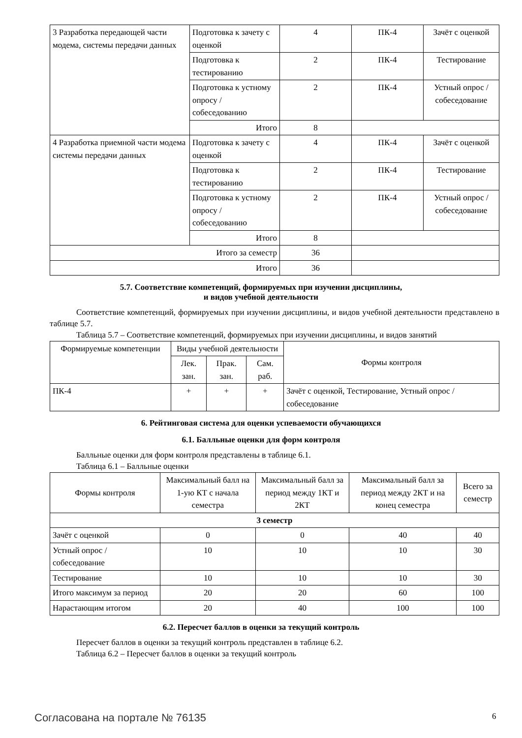| 3 Разработка передающей части модема, системы передачи данных | Подготовка к зачету с оценкой | 4 | ПК-4 | Зачёт с оценкой |
| | Подготовка к тестированию | 2 | ПК-4 | Тестирование |
| | Подготовка к устному опросу / собеседованию | 2 | ПК-4 | Устный опрос / собеседование |
| | Итого | 8 | | |
| 4 Разработка приемной части модема системы передачи данных | Подготовка к зачету с оценкой | 4 | ПК-4 | Зачёт с оценкой |
| | Подготовка к тестированию | 2 | ПК-4 | Тестирование |
| | Подготовка к устному опросу / собеседованию | 2 | ПК-4 | Устный опрос / собеседование |
| | Итого | 8 | | |
| Итого за семестр | | 36 | | |
| Итого | | 36 | | |
5.7. Соответствие компетенций, формируемых при изучении дисциплины,
и видов учебной деятельности
Соответствие компетенций, формируемых при изучении дисциплины, и видов учебной деятельности представлено в таблице 5.7.
Таблица 5.7 – Соответствие компетенций, формируемых при изучении дисциплины, и видов занятий
| Формируемые компетенции | Виды учебной деятельности | | | Формы контроля |
| | Лек. зан. | Прак. зан. | Сам. раб. | |
| ПК-4 | + | + | + | Зачёт с оценкой, Тестирование, Устный опрос / собеседование |
6. Рейтинговая система для оценки успеваемости обучающихся
6.1. Балльные оценки для форм контроля
Балльные оценки для форм контроля представлены в таблице 6.1.
Таблица 6.1 – Балльные оценки
| Формы контроля | Максимальный балл на 1-ую КТ с начала семестра | Максимальный балл за период между 1КТ и 2КТ | Максимальный балл за период между 2КТ и на конец семестра | Всего за семестр |
| 3 семестр | | | | |
| Зачёт с оценкой | 0 | 0 | 40 | 40 |
| Устный опрос / собеседование | 10 | 10 | 10 | 30 |
| Тестирование | 10 | 10 | 10 | 30 |
| Итого максимум за период | 20 | 20 | 60 | 100 |
| Нарастающим итогом | 20 | 40 | 100 | 100 |
6.2. Пересчет баллов в оценки за текущий контроль
Пересчет баллов в оценки за текущий контроль представлен в таблице 6.2.
Таблица 6.2 – Пересчет баллов в оценки за текущий контроль
Согласована на портале № 76135 6